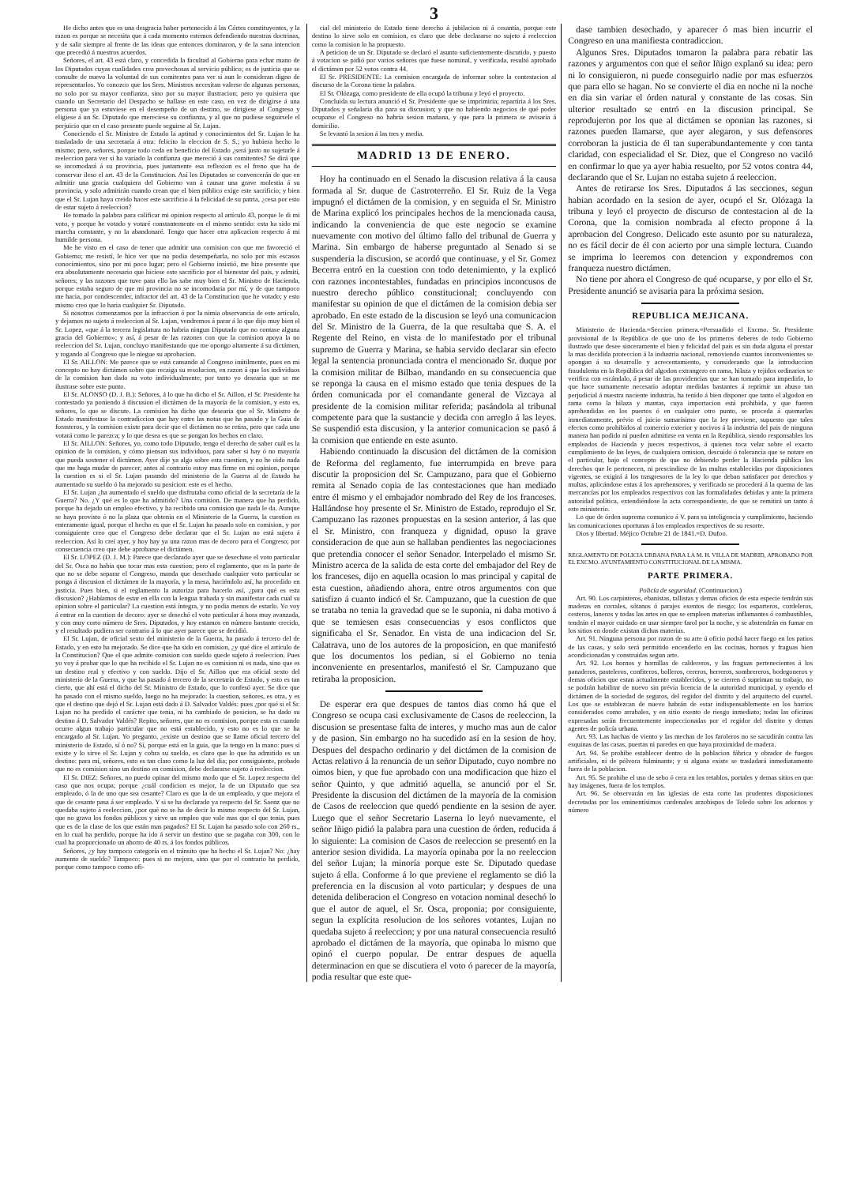3
He dicho antes que es una desgracia haber pertenecido á las Córtes constituyentes, y la razon es porque se necesita que á cada momento estemos defendiendo nuestras doctrinas, y de salir siempre al frente de las ideas que entonces dominaron, y de la sana intencion que precedió á nuestros acuerdos.
Señores, el art. 43 está claro, y concedida la facultad al Gobierno para echar mano de los Diputados cuyas cualidades crea provechosas al servicio público; es de justicia que se consulte de nuevo la voluntad de sus comitentes para ver si aun le consideran digno de representarlos. Yo conozco que los Sres. Ministros necesitan valerse de algunas personas, no solo por su mayor confianza, sino por su mayor ilustracion; pero yo quisiera que cuando un Secretario del Despacho se hallase en este caso, en vez de dirigirse á una persona que ya estuviese en el desempeño de un destino, se dirigiese al Congreso y eligiese á un Sr. Diputado que mereciese su confianza, y al que no pudiese seguirsele el perjuicio que en el caso presente puede seguirse al Sr. Lujan.
Conociendo el Sr. Ministro de Estado la aptitud y conocimientos del Sr. Lujan le ha trasladado de una secretaría á otra: felicito la eleccion de S. S.; yo hubiera hecho lo mismo; pero, señores, porque todo ceda en beneficio del Estado ¿será justo no sujetarle á reeleccion para ver si ha variado la confianza que mereció á sus comitentes? Se dirá que se incomodará á su provincia, pues justamente esa reflexion es el freno que ha de conservar ileso el art. 43 de la Constitucion. Así los Diputados se convencerán de que en admitir una gracia cualquiera del Gobierno van á causar una grave molestia á su provincia, y solo admitirán cuando crean que el bien público exige este sacrificio; y bien que el Sr. Lujan haya creido hacer este sacrificio á la felicidad de su patria, ¿cesa por esto de estar sujeto á reeleccion?
He tomado la palabra para calificar mi opinion respecto al artículo 43, porque le di mi voto, y porque he votado y votaré constantemente en el mismo sentido: esta ha sido mi marcha constante, y no la abandonaré. Tengo que hacer otra aplicacion respecto á mi humilde persona.
Me he visto en el caso de tener que admitir una comision con que me favoreció el Gobierno; me resistí, le hice ver que no podia desempeñarla, no solo por mis escasos conocimientos, sino por mi poco lugar; pero el Gobierno insistió, me hizo presente que era absolutamente necesario que hiciese este sacrificio por el bienestar del pais, y admití, señores; y las razones que tuve para ello las sabe muy bien el Sr. Ministro de Hacienda, porque estaba seguro de que mi provincia no se incomodaria por mí, y de que tampoco me hacia, por condescender, infractor del art. 43 de la Constitucion que he votado; y esto mismo creo que lo haria cualquier Sr. Diputado.
Si nosotros comenzamos por la infraccion ó por la nimia observancia de este artículo, y dejamos no sujeto á reeleccion al Sr. Lujan, vendremos á parar á lo que dijo muy bien el Sr. Lopez, «que á la tercera legislatura no habria ningun Diputado que no contase alguna gracia del Gobierno»; y así, á pesar de las razones con que la comision apoya la no reeleccion del Sr. Lujan, concluyo manifestando que me opongo altamente á su dictámen, y rogando al Congreso que le niegue su aprobacion.
El Sr. AILLON: Me parece que se está cansando al Congreso inútilmente, pues en mi concepto no hay dictámen sobre que recaiga su resolucion, en razon á que los individuos de la comision han dado su voto individualmente; por tanto yo desearia que se me ilustrase sobre este punto.
El Sr. ALONSO (D. J. B.): Señores, á lo que ha dicho el Sr. Aillon, el Sr. Presidente ha contestado ya poniendo á discusion el dictámen de la mayoría de la comision, y esto es, señores, lo que se discute. La comision ha dicho que desearia que el Sr. Ministro de Estado manifestase la contradiccion que hay entre las notas que ha pasado y la Guia de forasteros, y la comision existe para decir que el dictámen no se retira, pero que cada uno votará como le parezca; y lo que desea es que se pongan los hechos en claro.
El Sr. AILLON: Señores, yo, como todo Diputado, tengo el derecho de saber cuál es la opinion de la comision, y cómo piensan sus individuos, para saber si hay ó no mayoría que pueda sostener el dictámen. Ayer dije ya algo sobre esta cuestion, y no he oido nada que me haga mudar de parecer; antes al contrario estoy mas firme en mi opinion, porque la cuestion es si el Sr. Lujan pasando del ministerio de la Guerra al de Estado ha aumentado su sueldo ó ha mejorado su posicion: este es el hecho.
El Sr. Lujan ¿ha aumentado el sueldo que disfrutaba como oficial de la secretaría de la Guerra? No. ¿Y qué es lo que ha admitido? Una comision. De manera que ha perdido, porque ha dejado un empleo efectivo, y ha recibido una comision que nada le da. Aunque se haya provisto ó no la plaza que obtenia en el Ministerio de la Guerra, la cuestion es enteramente igual, porque el hecho es que el Sr. Lujan ha pasado solo en comision, y por consiguiente creo que el Congreso debe declarar que el Sr. Lujan no está sujeto á reeleccion. Así lo creí ayer, y hoy hay ya una razon mas de decoro para el Congreso; por consecuencia creo que debe aprobarse el dictámen.
El Sr. LOPEZ (D. J. M.): Parece que declarado ayer que se desechase el voto particular del Sr. Osca no habia que tocar mas esta cuestion; pero el reglamento, que es la parte de que no se debe separar el Congreso, manda que desechado cualquier voto particular se ponga á discusion el dictámen de la mayoría, y la mesa, haciéndolo así, ha procedido en justicia. Pues bien, si el reglamento la autoriza para hacerlo así, ¿para qué es esta discusion? ¿Habíamos de estar en ella con la lengua trabada y sin manifestar cada cual su opinion sobre el particular? La cuestion está íntegra, y no podia menos de estarlo. Yo voy á entrar en la cuestion de decoro: ayer se desechó el voto particular á hora muy avanzada, y con muy corto número de Sres. Diputados, y hoy estamos en número bastante crecido, y el resultado pudiera ser contrario á lo que ayer parece que se decidió.
El Sr. Lujan, de oficial sexto del ministerio de la Guerra, ha pasado á tercero del de Estado, y en esto ha mejorado. Se dice que ha sido en comision, ¿y qué dice el artículo de la Constitucion? Que el que admite comision con sueldo quede sujeto á reeleccion. Pues yo voy á probar que lo que ha recibido el Sr. Lujan no es comision ni es nada, sino que es un destino real y efectivo y con sueldo. Dijo el Sr. Aillon que era oficial sexto del ministerio de la Guerra, y que ha pasado á tercero de la secretaría de Estado, y esto es tan cierto, que ahí está el dicho del Sr. Ministro de Estado, que lo confesó ayer. Se dice que ha pasado con el mismo sueldo, luego no ha mejorado: la cuestion, señores, es otra, y es que el destino que dejó el Sr. Lujan está dado á D. Salvador Valdés: pues ¿por qué si el Sr. Lujan no ha perdido el carácter que tenia, ni ha cambiado de posicion, se ha dado su destino á D. Salvador Valdés? Repito, señores, que no es comision, porque esta es cuando ocurre algun trabajo particular que no está establecido, y esto no es lo que se ha encargado al Sr. Lujan. Yo pregunto, ¿existe un destino que se llame oficial tercero del ministerio de Estado, sí ó no? Sí, porque está en la guia, que la tengo en la mano: pues si existe y lo sirve el Sr. Lujan y cobra su sueldo, es claro que lo que ha admitido es un destino: para mí, señores, esto es tan claro como la luz del dia; por consiguiente, probado que no es comision sino un destino en comision, debe declararse sujeto á reeleccion.
El Sr. DIEZ: Señores, no puedo opinar del mismo modo que el Sr. Lopez respecto del caso que nos ocupa; porque ¿cuál condicion es mejor, la de un Diputado que sea empleado, ó la de uno que sea cesante? Claro es que la de un empleado, y que mejora el que de cesante pasa á ser empleado. Y si se ha declarado ya respecto del Sr. Saenz que no quedaba sujeto á reeleccion, ¿por qué no se ha de decir lo mismo respecto del Sr. Lujan, que no grava los fondos públicos y sirve un empleo que vale mas que el que tenia, pues que es de la clase de los que están mas pagados? El Sr. Lujan ha pasado solo con 260 rs., en lo cual ha perdido, porque ha ido á servir un destino que se pagaba con 300, con lo cual ha proporcionado un ahorro de 40 rs. á los fondos públicos.
Señores, ¿y hay tampoco categoría en el tránsito que ha hecho el Sr. Lujan? No: ¿hay aumento de sueldo? Tampoco: pues si no mejora, sino que por el contrario ha perdido, porque como tampoco como ofi-
cial del ministerio de Estado tiene derecho á jubilacion ni á cesantía, porque este destino lo sirve solo en comision, es claro que debe declararse no sujeto á reeleccion como la comision lo ha propuesto.
A peticion de un Sr. Diputado se declaró el asunto suficientemente discutido, y puesto á votacion se pidió por varios señores que fuese nominal, y verificada, resultó aprobado el dictámen por 52 votos contra 44.
El Sr. PRESIDENTE: La comision encargada de informar sobre la contestacion al discurso de la Corona tiene la palabra.
El Sr. Olózaga, como presidente de ella ocupó la tribuna y leyó el proyecto.
Concluida su lectura anunció el Sr. Presidente que se imprimiria; repartiria á los Sres. Diputados y señalaria dia para su discusion; y que no habiendo negocios de qué poder ocuparse el Congreso no habria sesion mañana, y que para la primera se avisaria á domicilio.
Se levantó la sesion á las tres y media.
MADRID 13 DE ENERO.
Hoy ha continuado en el Senado la discusion relativa á la causa formada al Sr. duque de Castroterreño. El Sr. Ruiz de la Vega impugnó el dictámen de la comision, y en seguida el Sr. Ministro de Marina explicó los principales hechos de la mencionada causa, indicando la conveniencia de que este negocio se examine nuevamente con motivo del último fallo del tribunal de Guerra y Marina. Sin embargo de haberse preguntado al Senado si se suspenderia la discusion, se acordó que continuase, y el Sr. Gomez Becerra entró en la cuestion con todo detenimiento, y la explicó con razones incontestables, fundadas en principios inconcusos de nuestro derecho público constitucional; concluyendo con manifestar su opinion de que el dictámen de la comision debia ser aprobado. En este estado de la discusion se leyó una comunicacion del Sr. Ministro de la Guerra, de la que resultaba que S. A. el Regente del Reino, en vista de lo manifestado por el tribunal supremo de Guerra y Marina, se habia servido declarar sin efecto legal la sentencia pronunciada contra el mencionado Sr. duque por la comision militar de Bilbao, mandando en su consecuencia que se reponga la causa en el mismo estado que tenia despues de la órden comunicada por el comandante general de Vizcaya al presidente de la comision militar referida; pasándola al tribunal competente para que la sustancie y decida con arreglo á las leyes. Se suspendió esta discusion, y la anterior comunicacion se pasó á la comision que entiende en este asunto.
Habiendo continuado la discusion del dictámen de la comision de Reforma del reglamento, fue interrumpida en breve para discutir la proposicion del Sr. Campuzano, para que el Gobierno remita al Senado copia de las contestaciones que han mediado entre él mismo y el embajador nombrado del Rey de los franceses. Hallándose hoy presente el Sr. Ministro de Estado, reprodujo el Sr. Campuzano las razones propuestas en la sesion anterior, á las que el Sr. Ministro, con franqueza y dignidad, opuso la grave consideracion de que aun se hallaban pendientes las negociaciones que pretendia conocer el señor Senador. Interpelado el mismo Sr. Ministro acerca de la salida de esta corte del embajador del Rey de los franceses, dijo en aquella ocasion lo mas principal y capital de esta cuestion, añadiendo ahora, entre otros argumentos con que satisfizo á cuanto indicó el Sr. Campuzano, que la cuestion de que se trataba no tenia la gravedad que se le suponia, ni daba motivo á que se temiesen esas consecuencias y esos conflictos que significaba el Sr. Senador. En vista de una indicacion del Sr. Calatrava, uno de los autores de la proposicion, en que manifestó que los documentos los pedian, si el Gobierno no tenia inconveniente en presentarlos, manifestó el Sr. Campuzano que retiraba la proposicion.
De esperar era que despues de tantos dias como há que el Congreso se ocupa casi exclusivamente de Casos de reeleccion, la discusion se presentase falta de interes, y mucho mas aun de calor y de pasion. Sin embargo no ha sucedido así en la sesion de hoy. Despues del despacho ordinario y del dictámen de la comision de Actas relativo á la renuncia de un señor Diputado, cuyo nombre no oimos bien, y que fue aprobado con una modificacion que hizo el señor Quinto, y que admitió aquella, se anunció por el Sr. Presidente la discusion del dictámen de la mayoría de la comision de Casos de reeleccion que quedó pendiente en la sesion de ayer. Luego que el señor Secretario Laserna lo leyó nuevamente, el señor Iñigo pidió la palabra para una cuestion de órden, reducida á lo siguiente: La comision de Casos de reeleccion se presentó en la anterior sesion dividida. La mayoría opinaba por la no reeleccion del señor Lujan; la minoría porque este Sr. Diputado quedase sujeto á ella. Conforme á lo que previene el reglamento se dió la preferencia en la discusion al voto particular; y despues de una detenida deliberacion el Congreso en votacion nominal desechó lo que el autor de aquel, el Sr. Osca, proponia; por consiguiente, segun la explícita resolucion de los señores votantes, Lujan no quedaba sujeto á reeleccion; y por una natural consecuencia resultó aprobado el dictámen de la mayoría, que opinaba lo mismo que opinó el cuerpo popular. De entrar despues de aquella determinacion en que se discutiera el voto ó parecer de la mayoría, podia resultar que este que-
dase tambien desechado, y aparecer ó mas bien incurrir el Congreso en una manifiesta contradiccion.
Algunos Sres. Diputados tomaron la palabra para rebatir las razones y argumentos con que el señor Iñigo explanó su idea: pero ni lo consiguieron, ni puede conseguirlo nadie por mas esfuerzos que para ello se hagan. No se convierte el dia en noche ni la noche en dia sin variar el órden natural y constante de las cosas. Sin ulterior resultado se entró en la discusion principal. Se reprodujeron por los que al dictámen se oponian las razones, si razones pueden llamarse, que ayer alegaron, y sus defensores corroboran la justicia de él tan superabundantemente y con tanta claridad, con especialidad el Sr. Diez, que el Congreso no vaciló en confirmar lo que ya ayer habia resuelto, por 52 votos contra 44, declarando que el Sr. Lujan no estaba sujeto á reeleccion.
Antes de retirarse los Sres. Diputados á las secciones, segun habian acordado en la sesion de ayer, ocupó el Sr. Olózaga la tribuna y leyó el proyecto de discurso de contestacion al de la Corona, que la comision nombrada al efecto propone á la aprobacion del Congreso. Delicado este asunto por su naturaleza, no es fácil decir de él con acierto por una simple lectura. Cuando se imprima lo leeremos con detencion y expondremos con franqueza nuestro dictámen.
No tiene por ahora el Congreso de qué ocuparse, y por ello el Sr. Presidente anunció se avisaria para la próxima sesion.
REPUBLICA MEJICANA.
Ministerio de Hacienda.=Seccion primera.=Persuadido el Excmo. Sr. Presidente provisional de la República de que uno de los primeros deberes de todo Gobierno ilustrado que desee sinceramente el bien y felicidad del pais es sin duda alguna el prestar la mas decidida proteccion á la industria nacional, removiendo cuantos inconvenientes se opongan á su desarrollo y acrecentamiento, y considerando que la introduccion fraudulenta en la República del algodon extrangero en rama, hilaza y tejidos ordinarios se verifica con escándalo, á pesar de las providencias que se han tomado para impedirlo, lo que hace sumamente necesario adoptar medidas bastantes á reprimir un abuso tan perjudicial á nuestra naciente industria, ha tenido á bien disponer que tanto el algodon en rama como la hilaza y mantas, cuya importacion está prohibida, y que fueren aprehendidas en los puertos ó en cualquier otro punto, se proceda á quemarlas inmediatamente, prévio el juicio sumarísimo que la ley previene, supuesto que tales efectos como prohibidos al comercio exterior y nocivos á la industria del pais de ninguna manera han podido ni pueden admitirse en venta en la República, siendo responsables los empleados de Hacienda y jueces respectivos, á quienes toca velar sobre el exacto cumplimiento de las leyes, de cualquiera omision, descuido ó tolerancia que se notare en el particular, bajo el concepto de que no debiendo perder la Hacienda pública los derechos que le pertenecen, ni prescindirse de las multas establecidas por disposiciones vigentes, se exigirá á los trasgresores de la ley lo que deban satisfacer por derechos y multas, aplicándose estas á los aprehensores, y verificado se procederá á la quema de las mercancías por los empleados respectivos con las formalidades debidas y ante la primera autoridad política, extendiéndose la acta correspondiente, de que se remitirá un tanto á este ministerio.
Lo que de órden suprema comunico á V. para su inteligencia y cumplimiento, haciendo las comunicaciones oportunas á los empleados respectivos de su resorte.
Dios y libertad. Méjico Octubre 21 de 1841.=D. Dufoo.
REGLAMENTO DE POLICIA URBANA PARA LA M. H. VILLA DE MADRID, APROBADO POR EL EXCMO. AYUNTAMIENTO CONSTITUCIONAL DE LA MISMA.
PARTE PRIMERA.
Policía de seguridad. (Continuacion.)
Art. 90. Los carpinteros, ebanistas, tallistas y demas oficios de esta especie tendrán sus maderas en corrales, sótanos ó parajes exentos de riesgo; los esparteros, cordeleros, cesteros, laneros y todas las artes en que se empleen materias inflamantes ó combustibles, tendrán el mayor cuidado en usar siempre farol por la noche, y se abstendrán en fumar en los sitios en donde existan dichas materias.
Art. 91. Ninguna persona por razon de su arte ú oficio podrá hacer fuego en los patios de las casas, y solo será permitido encenderlo en las cocinas, hornos y fraguas bien acondicionadas y construidas segun arte.
Art. 92. Los hornos y hornillas de caldereros, y las fraguas pertenecientes á los panaderos, pasteleros, confiteros, bolleros, cereros, herreros, sombrereros, bodegoneros y demas oficios que estan actualmente establecidos, y se cierren ó supriman su trabajo, no se podrán habilitar de nuevo sin prévia licencia de la autoridad municipal, y oyendo el dictámen de la sociedad de seguros, del regidor del distrito y del arquitecto del cuartel. Los que se establezcan de nuevo habrán de estar indispensablemente en los barrios considerados como arrabales, y en sitio exento de riesgo inmediato; todas las oficinas expresadas serán frecuentemente inspeccionadas por el regidor del distrito y demas agentes de policía urbana.
Art. 93. Las hachas de viento y las mechas de los faroleros no se sacudirán contra las esquinas de las casas, puertas ni paredes en que haya proximidad de madera.
Art. 94. Se prohibe establecer dentro de la poblacion fábrica y obrador de fuegos artificiales, ni de pólvora fulminante; y si alguna existe se trasladará inmediatamente fuera de la poblacion.
Art. 95. Se prohibe el uso de sebo ó cera en los retablos, portales y demas sitios en que hay imágenes, fuera de los templos.
Art. 96. Se observarán en las iglesias de esta corte las prudentes disposiciones decretadas por los eminentísimos cardenales arzobispos de Toledo sobre los adornos y número